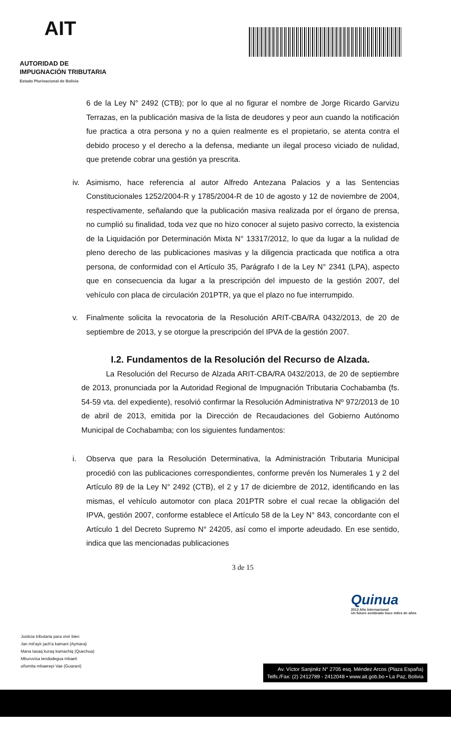AIT
AUTORIDAD DE
IMPUGNACIÓN TRIBUTARIA
Estado Plurinacional de Bolivia
6 de la Ley N° 2492 (CTB); por lo que al no figurar el nombre de Jorge Ricardo Garvizu Terrazas, en la publicación masiva de la lista de deudores y peor aun cuando la notificación fue practica a otra persona y no a quien realmente es el propietario, se atenta contra el debido proceso y el derecho a la defensa, mediante un ilegal proceso viciado de nulidad, que pretende cobrar una gestión ya prescrita.
iv. Asimismo, hace referencia al autor Alfredo Antezana Palacios y a las Sentencias Constitucionales 1252/2004-R y 1785/2004-R de 10 de agosto y 12 de noviembre de 2004, respectivamente, señalando que la publicación masiva realizada por el órgano de prensa, no cumplió su finalidad, toda vez que no hizo conocer al sujeto pasivo correcto, la existencia de la Liquidación por Determinación Mixta N° 13317/2012, lo que da lugar a la nulidad de pleno derecho de las publicaciones masivas y la diligencia practicada que notifica a otra persona, de conformidad con el Artículo 35, Parágrafo I de la Ley N° 2341 (LPA), aspecto que en consecuencia da lugar a la prescripción del impuesto de la gestión 2007, del vehículo con placa de circulación 201PTR, ya que el plazo no fue interrumpido.
v. Finalmente solicita la revocatoria de la Resolución ARIT-CBA/RA 0432/2013, de 20 de septiembre de 2013, y se otorgue la prescripción del IPVA de la gestión 2007.
I.2. Fundamentos de la Resolución del Recurso de Alzada.
La Resolución del Recurso de Alzada ARIT-CBA/RA 0432/2013, de 20 de septiembre de 2013, pronunciada por la Autoridad Regional de Impugnación Tributaria Cochabamba (fs. 54-59 vta. del expediente), resolvió confirmar la Resolución Administrativa Nº 972/2013 de 10 de abril de 2013, emitida por la Dirección de Recaudaciones del Gobierno Autónomo Municipal de Cochabamba; con los siguientes fundamentos:
i. Observa que para la Resolución Determinativa, la Administración Tributaria Municipal procedió con las publicaciones correspondientes, conforme prevén los Numerales 1 y 2 del Artículo 89 de la Ley N° 2492 (CTB), el 2 y 17 de diciembre de 2012, identificando en las mismas, el vehículo automotor con placa 201PTR sobre el cual recae la obligación del IPVA, gestión 2007, conforme establece el Artículo 58 de la Ley N° 843, concordante con el Artículo 1 del Decreto Supremo N° 24205, así como el importe adeudado. En ese sentido, indica que las mencionadas publicaciones
3 de 15
Quinua
2013 Año Internacional
Un futuro sembrado hace miles de años
Justicia tributaria para vivir bien
Jan mit'ayir jach'a kamani (Aymara)
Mana tasaq kuraq kamachiq (Quechua)
Mburuvisa tendodegua mbaeti
oñomita mbaerepi Vae (Guarani)
Av. Víctor Sanjinéz N° 2705 esq. Méndez Arcos (Plaza España)
Telfs./Fax: (2) 2412789 - 2412048 • www.ait.gob.bo • La Paz, Bolivia